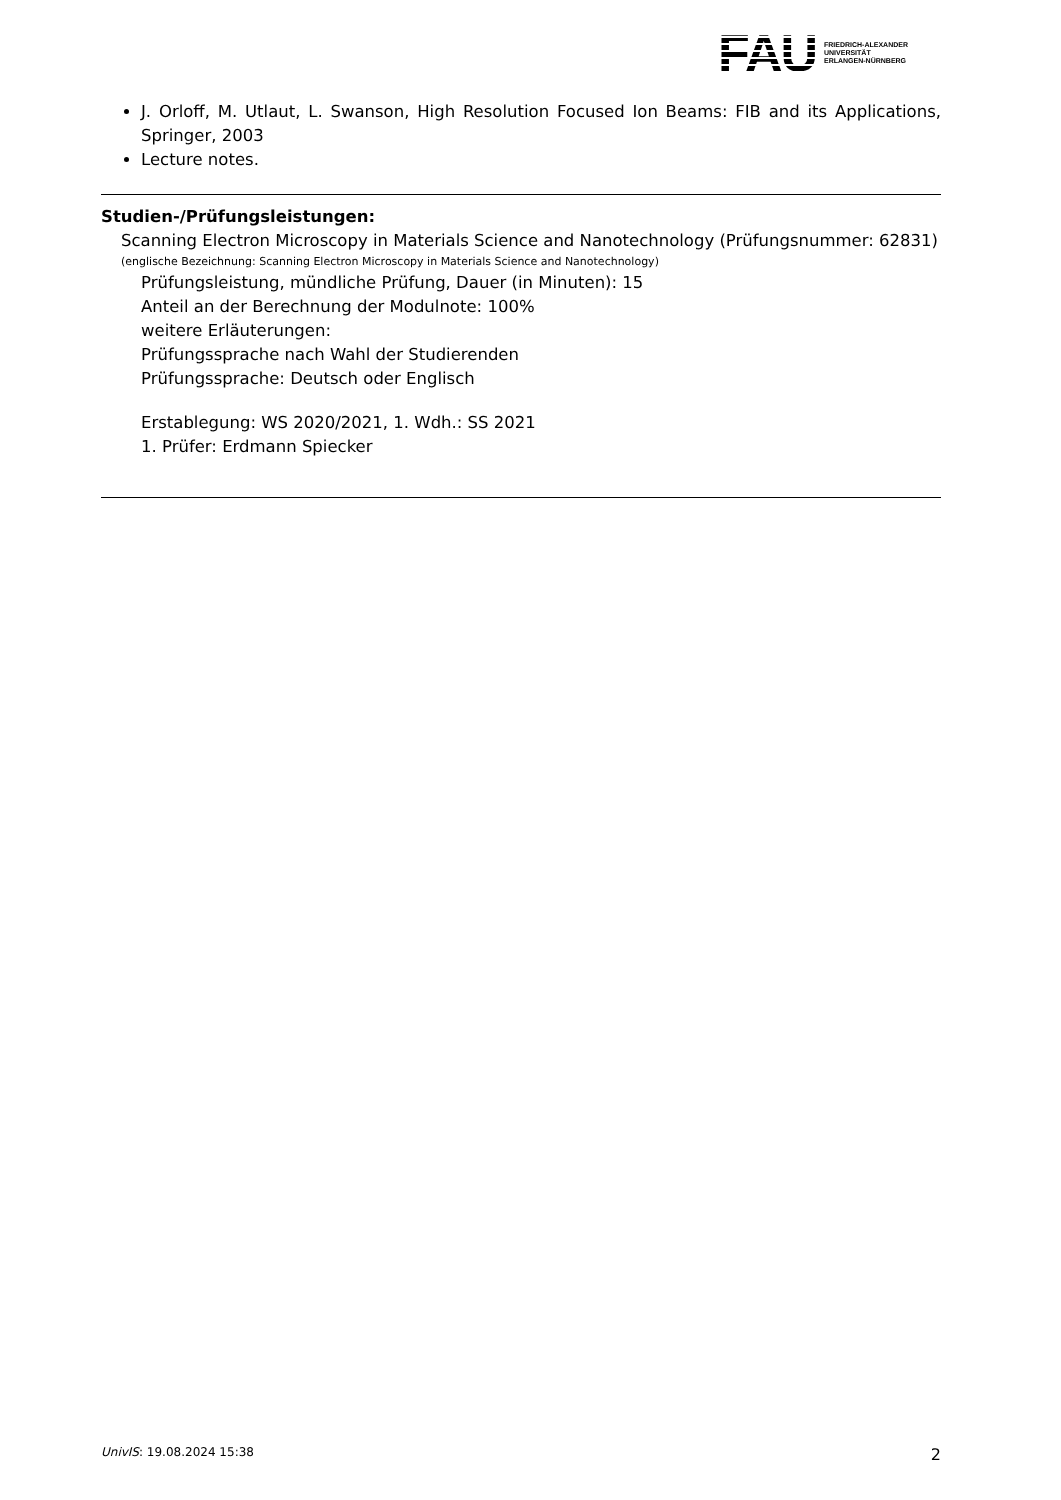FAU
FRIEDRICH-ALEXANDER
UNIVERSITÄT
ERLANGEN-NÜRNBERG
J. Orloff, M. Utlaut, L. Swanson, High Resolution Focused Ion Beams: FIB and its Applications, Springer, 2003
Lecture notes.
Studien-/Prüfungsleistungen:
Scanning Electron Microscopy in Materials Science and Nanotechnology (Prüfungsnummer: 62831)
(englische Bezeichnung: Scanning Electron Microscopy in Materials Science and Nanotechnology)
Prüfungsleistung, mündliche Prüfung, Dauer (in Minuten): 15
Anteil an der Berechnung der Modulnote: 100%
weitere Erläuterungen:
Prüfungssprache nach Wahl der Studierenden
Prüfungssprache: Deutsch oder Englisch
Erstablegung: WS 2020/2021, 1. Wdh.: SS 2021
1. Prüfer: Erdmann Spiecker
UnivIS: 19.08.2024 15:38 2